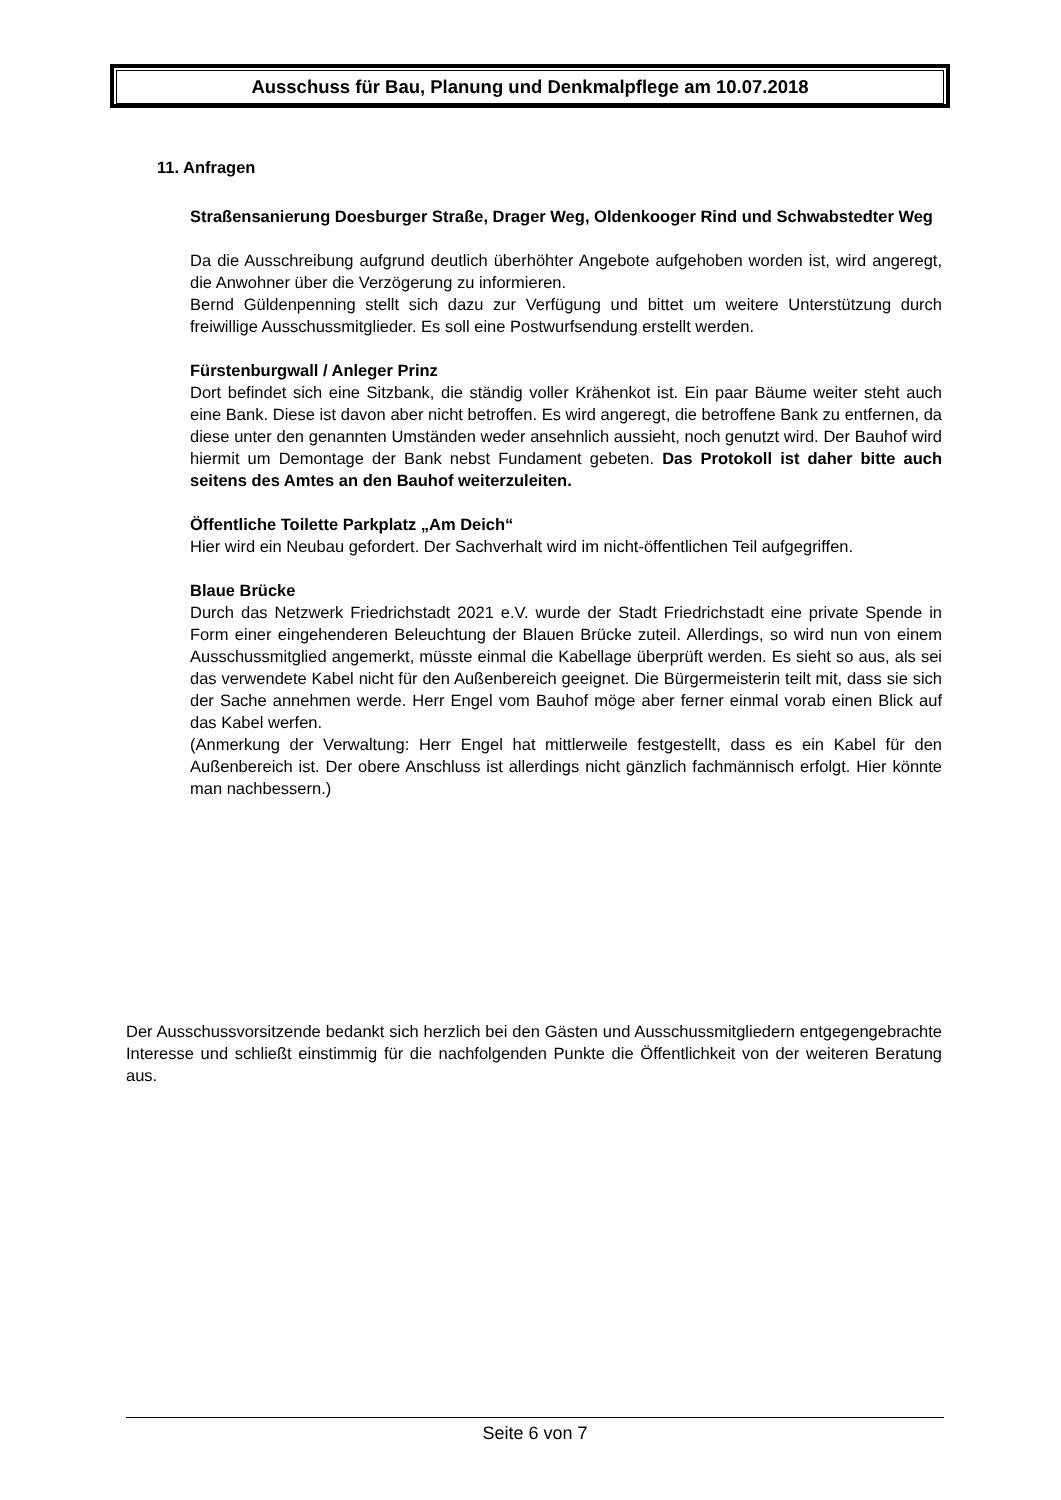Ausschuss für Bau, Planung und Denkmalpflege am 10.07.2018
11. Anfragen
Straßensanierung Doesburger Straße, Drager Weg, Oldenkooger Rind und Schwabstedter Weg
Da die Ausschreibung aufgrund deutlich überhöhter Angebote aufgehoben worden ist, wird angeregt, die Anwohner über die Verzögerung zu informieren.
Bernd Güldenpenning stellt sich dazu zur Verfügung und bittet um weitere Unterstützung durch freiwillige Ausschussmitglieder. Es soll eine Postwurfsendung erstellt werden.
Fürstenburgwall / Anleger Prinz
Dort befindet sich eine Sitzbank, die ständig voller Krähenkot ist. Ein paar Bäume weiter steht auch eine Bank. Diese ist davon aber nicht betroffen. Es wird angeregt, die betroffene Bank zu entfernen, da diese unter den genannten Umständen weder ansehnlich aussieht, noch genutzt wird. Der Bauhof wird hiermit um Demontage der Bank nebst Fundament gebeten. Das Protokoll ist daher bitte auch seitens des Amtes an den Bauhof weiterzuleiten.
Öffentliche Toilette Parkplatz „Am Deich“
Hier wird ein Neubau gefordert. Der Sachverhalt wird im nicht-öffentlichen Teil aufgegriffen.
Blaue Brücke
Durch das Netzwerk Friedrichstadt 2021 e.V. wurde der Stadt Friedrichstadt eine private Spende in Form einer eingehenderen Beleuchtung der Blauen Brücke zuteil. Allerdings, so wird nun von einem Ausschussmitglied angemerkt, müsste einmal die Kabellage überprüft werden. Es sieht so aus, als sei das verwendete Kabel nicht für den Außenbereich geeignet. Die Bürgermeisterin teilt mit, dass sie sich der Sache annehmen werde. Herr Engel vom Bauhof möge aber ferner einmal vorab einen Blick auf das Kabel werfen.
(Anmerkung der Verwaltung: Herr Engel hat mittlerweile festgestellt, dass es ein Kabel für den Außenbereich ist. Der obere Anschluss ist allerdings nicht gänzlich fachmännisch erfolgt. Hier könnte man nachbessern.)
Der Ausschussvorsitzende bedankt sich herzlich bei den Gästen und Ausschussmitgliedern entgegengebrachte Interesse und schließt einstimmig für die nachfolgenden Punkte die Öffentlichkeit von der weiteren Beratung aus.
Seite 6 von 7